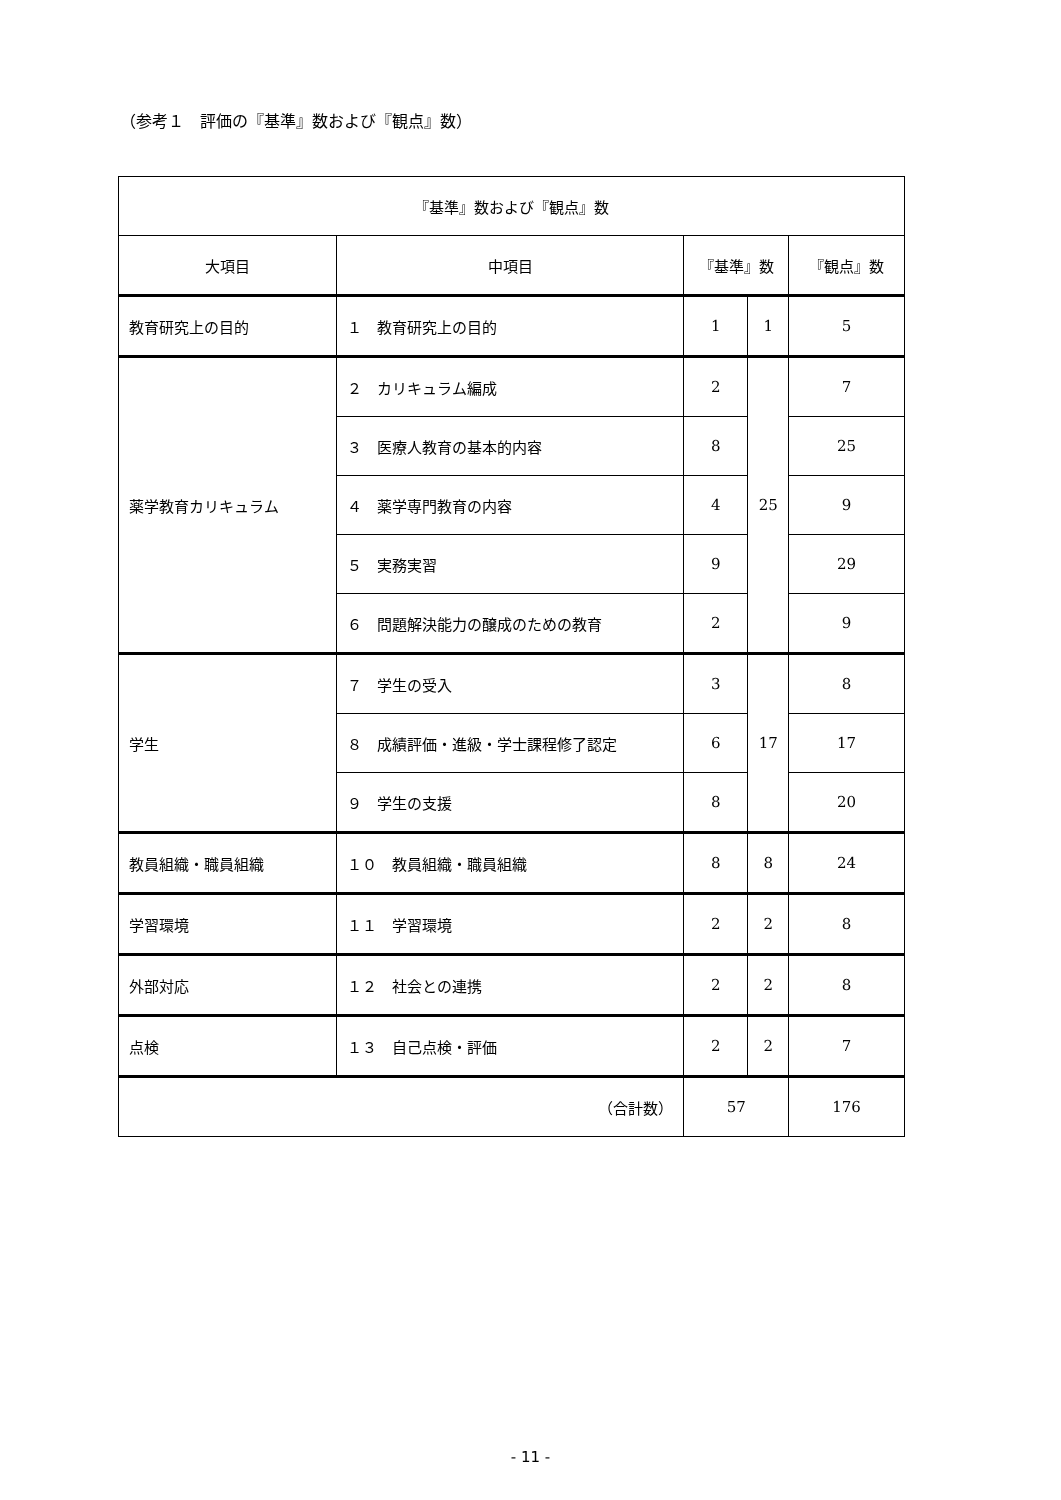（参考１　評価の『基準』数および『観点』数）
| 『基準』数および『観点』数 | | | | |
| --- | --- | --- | --- | --- |
| 大項目 | 中項目 | 『基準』数 | | 『観点』数 |
| 教育研究上の目的 | １ 教育研究上の目的 | 1 | 1 | 5 |
| 薬学教育カリキュラム | ２ カリキュラム編成 | 2 | 25 | 7 |
| | ３ 医療人教育の基本的内容 | 8 | | 25 |
| | ４ 薬学専門教育の内容 | 4 | | 9 |
| | ５ 実務実習 | 9 | | 29 |
| | ６ 問題解決能力の醸成のための教育 | 2 | | 9 |
| 学生 | ７ 学生の受入 | 3 | 17 | 8 |
| | ８ 成績評価・進級・学士課程修了認定 | 6 | | 17 |
| | ９ 学生の支援 | 8 | | 20 |
| 教員組織・職員組織 | １０ 教員組織・職員組織 | 8 | 8 | 24 |
| 学習環境 | １１ 学習環境 | 2 | 2 | 8 |
| 外部対応 | １２ 社会との連携 | 2 | 2 | 8 |
| 点検 | １３ 自己点検・評価 | 2 | 2 | 7 |
| （合計数） | | 57 | | 176 |
- 11 -